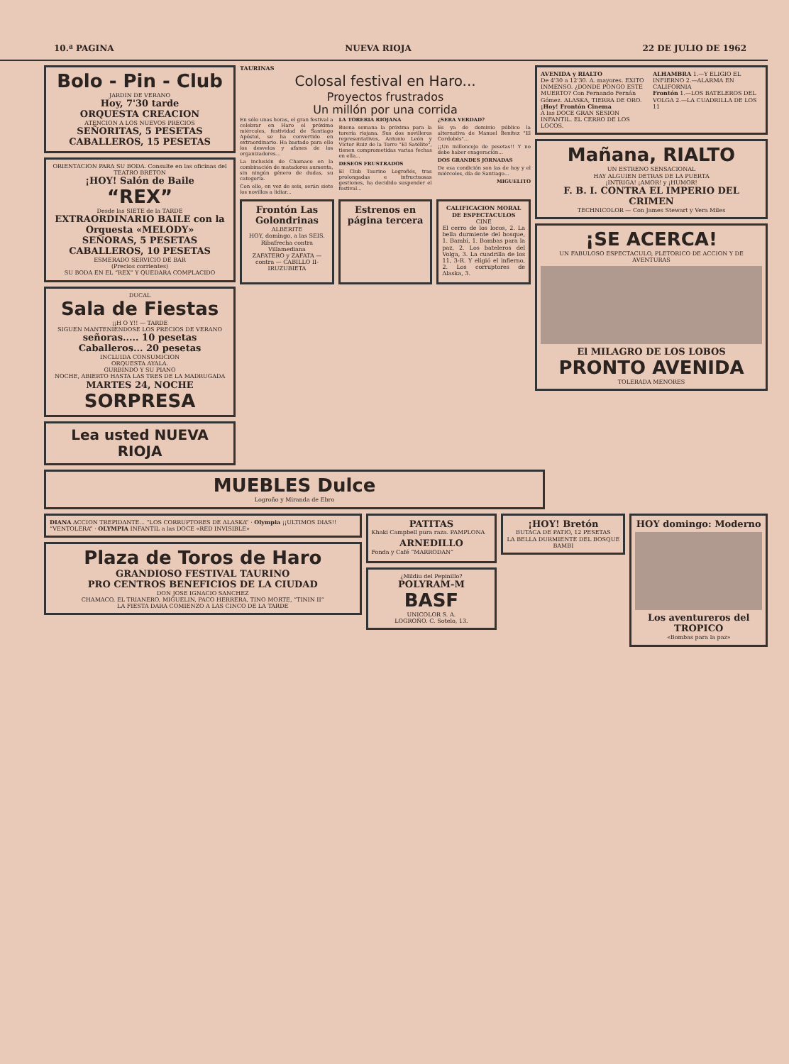10.ª PAGINA NUEVA RIOJA 22 DE JULIO DE 1962
Bolo - Pin - Club
JARDIN DE VERANO
Hoy, 7'30 tarde
ORQUESTA CREACION
ATENCION A LOS NUEVOS PRECIOS
SEÑORITAS, 5 PESETAS
CABALLEROS, 15 PESETAS
ORIENTACION PARA SU BODA. Consulte en las oficinas del TEATRO BRETON
¡HOY! Salón de Baile
“REX”
Desde las SIETE de la TARDE
EXTRAORDINARIO BAILE con la Orquesta «MELODY»
SEÑORAS, 5 PESETAS
CABALLEROS, 10 PESETAS
ESMERADO SERVICIO DE BAR
(Precios corrientes)
SU BODA EN EL “REX” Y QUEDARA COMPLACIDO
DUCAL
Sala de Fiestas
¡¡H O Y!! — TARDE
SIGUEN MANTENIENDOSE LOS PRECIOS DE VERANO
señoras..... 10 pesetas
Caballeros... 20 pesetas
INCLUIDA CONSUMICION
ORQUESTA AYALA.
GURBINDO Y SU PIANO
NOCHE, ABIERTO HASTA LAS TRES DE LA MADRUGADA
MARTES 24, NOCHE
SORPRESA
Lea usted NUEVA RIOJA
TAURINAS
Colosal festival en Haro...
Proyectos frustrados
Un millón por una corrida
En sólo unas horas, el gran festival a celebrar en Haro el próximo miércoles, festividad de Santiago Apóstol, se ha convertido en extraordinario. Ha bastado para ello los desvelos y afanes de los organizadores...
La inclusión de Chamaco en la combinación de matadores aumenta, sin ningún género de dudas, su categoría.
Con ello, en vez de seis, serán siete los novillos a lidiar...
LA TORERIA RIOJANA
Buena semana la próxima para la torería riojana. Sus dos novilleros representativos, Antonio León y Víctor Ruiz de la Torre "El Satélite", tienen comprometidas varias fechas en ella...
DESEOS FRUSTRADOS
El Club Taurino Logroñés, tras prolongadas e infructuosas gestiones, ha decidido suspender el festival...
¿SERA VERDAD?
Es ya de dominio público la alternativa de Manuel Benítez "El Cordobés"...
¡¡Un milloncejo de pesetas!! Y no debe haber exageración...
DOS GRANDES JORNADAS
De esa condición son las de hoy y el miércoles, día de Santiago...
MIGUELITO
Frontón Las Golondrinas
ALBERITE
HOY, domingo, a las SEIS.
Ribafrecha contra Villamediana
ZAFATERO y ZAFATA — contra — CABILLO II-IRUZUBIETA
Estrenos en página tercera
CALIFICACION MORAL DE ESPECTACULOS
CINE
El cerro de los locos, 2. La bella durmiente del bosque, 1. Bambi, 1. Bombas para la paz, 2. Los bateleros del Volga, 3. La cuadrilla de los 11, 3-R. Y eligió el infierno, 2. Los corruptores de Alaska, 3.
AVENIDA y RIALTO
De 4'30 a 12'30. A. mayores. EXITO INMENSO. ¿DONDE PONGO ESTE MUERTO? Con Fernando Fernán Gómez. ALASKA, TIERRA DE ORO.
¡Hoy! Frontón Cinema
A las DOCE GRAN SESION INFANTIL. EL CERRO DE LOS LOCOS.
ALHAMBRA 1.—Y ELIGIO EL INFIERNO 2.—ALARMA EN CALIFORNIA
Frontón 1.—LOS BATELEROS DEL VOLGA 2.—LA CUADRILLA DE LOS 11
Mañana, RIALTO
UN ESTRENO SENSACIONAL
HAY ALGUIEN DETRAS DE LA PUERTA
¡INTRIGA! ¡AMOR! y ¡HUMOR!
F. B. I. CONTRA EL IMPERIO DEL CRIMEN
TECHNICOLOR — Con James Stewart y Vera Miles
¡SE ACERCA!
UN FABULOSO ESPECTACULO, PLETORICO DE ACCION Y DE AVENTURAS
El MILAGRO DE LOS LOBOS
PRONTO AVENIDA
TOLERADA MENORES
MUEBLES Dulce
Logroño y Miranda de Ebro
DIANA ACCION TREPIDANTE... “LOS CORRUPTORES DE ALASKA” · Olympia ¡¡ULTIMOS DIAS!! “VENTOLERA” · OLYMPIA INFANTIL a las DOCE «RED INVISIBLE»
Plaza de Toros de Haro
GRANDIOSO FESTIVAL TAURINO
PRO CENTROS BENEFICIOS DE LA CIUDAD
DON JOSE IGNACIO SANCHEZ
CHAMACO, EL TRIANERO, MIGUELIN, PACO HERRERA, TINO MORTE, “TININ II”
LA FIESTA DARA COMIENZO A LAS CINCO DE LA TARDE
PATITAS
Khaki Campbell pura raza. PAMPLONA
ARNEDILLO
Fonda y Café “MARRODAN”
¿Mildiu del Pepinillo?
POLYRAM-M
BASF
UNICOLOR S. A.
LOGROÑO. C. Sotelo, 13.
¡HOY! Bretón
BUTACA DE PATIO, 12 PESETAS
LA BELLA DURMIENTE DEL BOSQUE
BAMBI
HOY domingo: Moderno
Los aventureros del TROPICO
«Bombas para la paz»